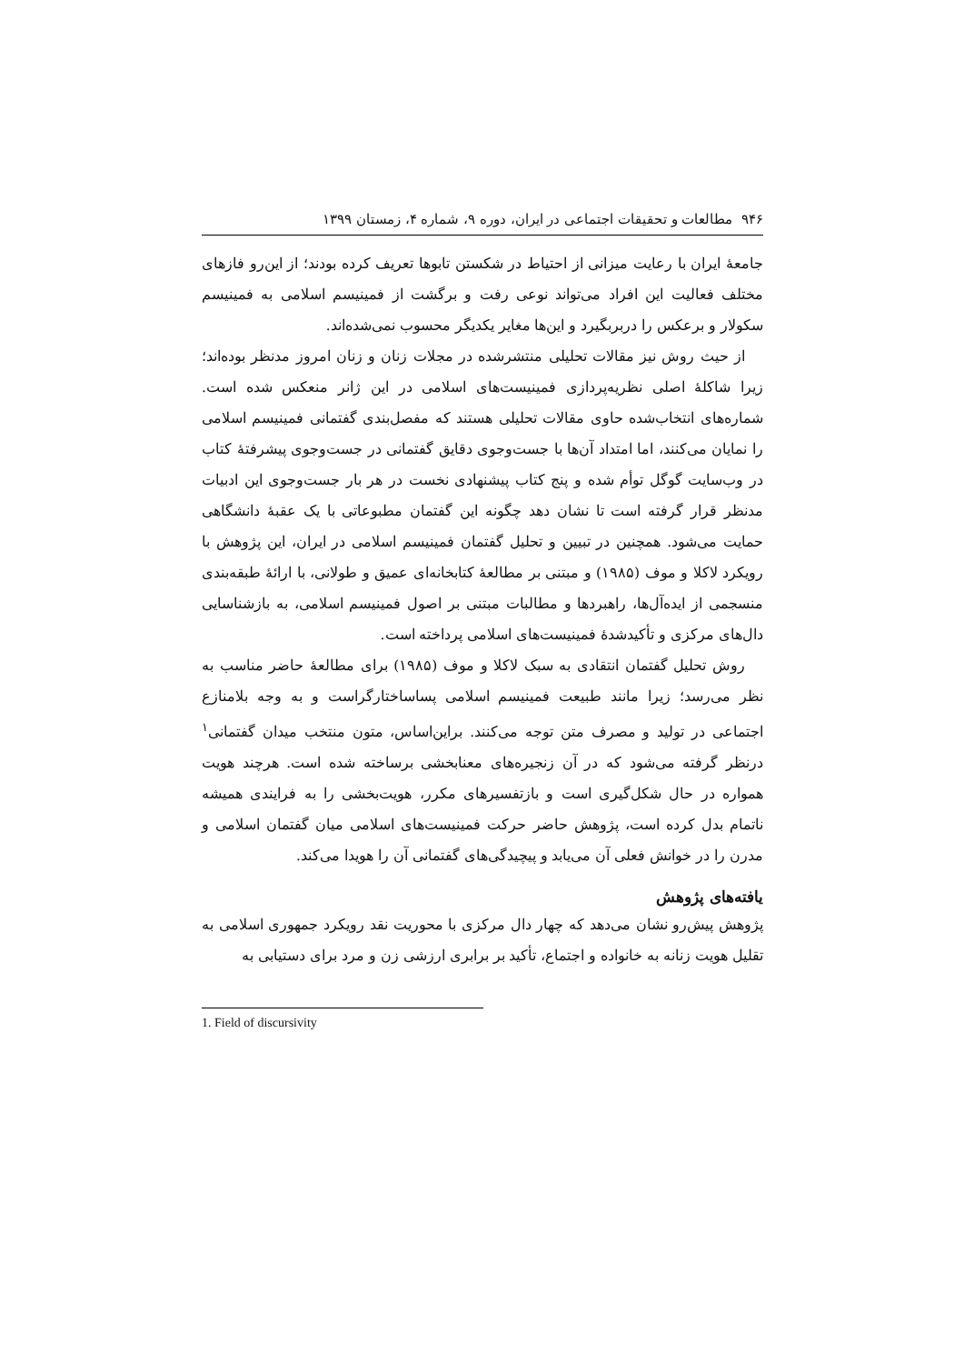۹۴۶ مطالعات و تحقیقات اجتماعی در ایران، دوره ۹، شماره ۴، زمستان ۱۳۹۹
جامعهٔ ایران با رعایت میزانی از احتیاط در شکستن تابوها تعریف کرده بودند؛ از این‌رو فازهای مختلف فعالیت این افراد می‌تواند نوعی رفت و برگشت از فمینیسم اسلامی به فمینیسم سکولار و برعکس را دربربگیرد و این‌ها مغایر یکدیگر محسوب نمی‌شده‌اند.
از حیث روش نیز مقالات تحلیلی منتشرشده در مجلات زنان و زنان امروز مدنظر بوده‌اند؛ زیرا شاکلهٔ اصلی نظریه‌پردازی فمینیست‌های اسلامی در این ژانر منعکس شده است. شماره‌های انتخاب‌شده حاوی مقالات تحلیلی هستند که مفصل‌بندی گفتمانی فمینیسم اسلامی را نمایان می‌کنند، اما امتداد آن‌ها با جست‌وجوی دقایق گفتمانی در جست‌وجوی پیشرفتهٔ کتاب در وب‌سایت گوگل توأم شده و پنج کتاب پیشنهادی نخست در هر بار جست‌وجوی این ادبیات مدنظر قرار گرفته است تا نشان دهد چگونه این گفتمان مطبوعاتی با یک عقبهٔ دانشگاهی حمایت می‌شود. همچنین در تبیین و تحلیل گفتمان فمینیسم اسلامی در ایران، این پژوهش با رویکرد لاکلا و موف (۱۹۸۵) و مبتنی بر مطالعهٔ کتابخانه‌ای عمیق و طولانی، با ارائهٔ طبقه‌بندی منسجمی از ایده‌آل‌ها، راهبردها و مطالبات مبتنی بر اصول فمینیسم اسلامی، به بازشناسایی دال‌های مرکزی و تأکیدشدهٔ فمینیست‌های اسلامی پرداخته است.
روش تحلیل گفتمان انتقادی به سبک لاکلا و موف (۱۹۸۵) برای مطالعهٔ حاضر مناسب به نظر می‌رسد؛ زیرا مانند طبیعت فمینیسم اسلامی پساساختارگراست و به وجه بلامنازع اجتماعی در تولید و مصرف متن توجه می‌کنند. براین‌اساس، متون منتخب میدان گفتمانی<sup>۱</sup> درنظر گرفته می‌شود که در آن زنجیره‌های معنابخشی برساخته شده است. هرچند هویت همواره در حال شکل‌گیری است و بازتفسیرهای مکرر، هویت‌بخشی را به فرایندی همیشه ناتمام بدل کرده است، پژوهش حاضر حرکت فمینیست‌های اسلامی میان گفتمان اسلامی و مدرن را در خوانش فعلی آن می‌یابد و پیچیدگی‌های گفتمانی آن را هویدا می‌کند.
یافته‌های پژوهش
پژوهش پیش‌رو نشان می‌دهد که چهار دال مرکزی با محوریت نقد رویکرد جمهوری اسلامی به تقلیل هویت زنانه به خانواده و اجتماع، تأکید بر برابری ارزشی زن و مرد برای دستیابی به
1. Field of discursivity